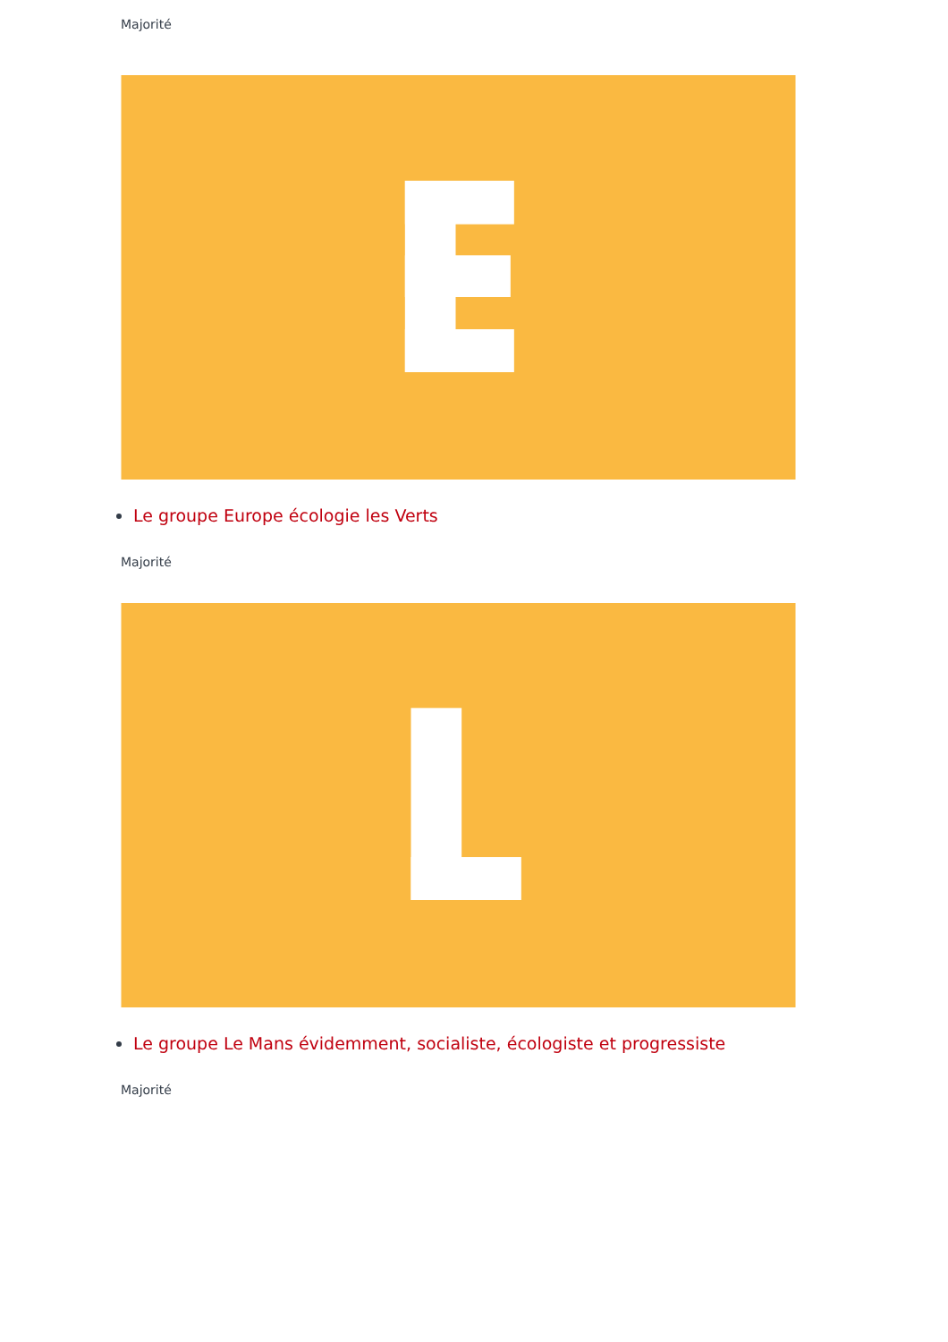Majorité
Le groupe Europe écologie les Verts
Majorité
Le groupe Le Mans évidemment, socialiste, écologiste et progressiste
Majorité